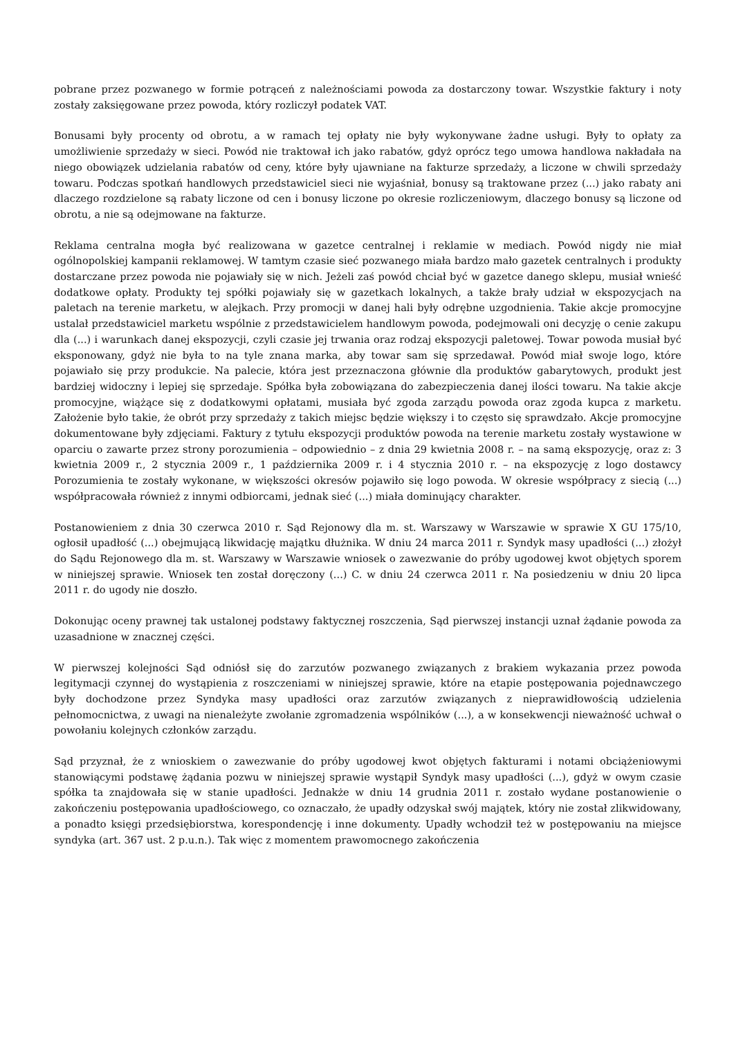pobrane przez pozwanego w formie potrąceń z należnościami powoda za dostarczony towar. Wszystkie faktury i noty zostały zaksięgowane przez powoda, który rozliczył podatek VAT.
Bonusami były procenty od obrotu, a w ramach tej opłaty nie były wykonywane żadne usługi. Były to opłaty za umożliwienie sprzedaży w sieci. Powód nie traktował ich jako rabatów, gdyż oprócz tego umowa handlowa nakładała na niego obowiązek udzielania rabatów od ceny, które były ujawniane na fakturze sprzedaży, a liczone w chwili sprzedaży towaru. Podczas spotkań handlowych przedstawiciel sieci nie wyjaśniał, bonusy są traktowane przez (...) jako rabaty ani dlaczego rozdzielone są rabaty liczone od cen i bonusy liczone po okresie rozliczeniowym, dlaczego bonusy są liczone od obrotu, a nie są odejmowane na fakturze.
Reklama centralna mogła być realizowana w gazetce centralnej i reklamie w mediach. Powód nigdy nie miał ogólnopolskiej kampanii reklamowej. W tamtym czasie sieć pozwanego miała bardzo mało gazetek centralnych i produkty dostarczane przez powoda nie pojawiały się w nich. Jeżeli zaś powód chciał być w gazetce danego sklepu, musiał wnieść dodatkowe opłaty. Produkty tej spółki pojawiały się w gazetkach lokalnych, a także brały udział w ekspozycjach na paletach na terenie marketu, w alejkach. Przy promocji w danej hali były odrębne uzgodnienia. Takie akcje promocyjne ustalał przedstawiciel marketu wspólnie z przedstawicielem handlowym powoda, podejmowali oni decyzję o cenie zakupu dla (...) i warunkach danej ekspozycji, czyli czasie jej trwania oraz rodzaj ekspozycji paletowej. Towar powoda musiał być eksponowany, gdyż nie była to na tyle znana marka, aby towar sam się sprzedawał. Powód miał swoje logo, które pojawiało się przy produkcie. Na palecie, która jest przeznaczona głównie dla produktów gabarytowych, produkt jest bardziej widoczny i lepiej się sprzedaje. Spółka była zobowiązana do zabezpieczenia danej ilości towaru. Na takie akcje promocyjne, wiążące się z dodatkowymi opłatami, musiała być zgoda zarządu powoda oraz zgoda kupca z marketu. Założenie było takie, że obrót przy sprzedaży z takich miejsc będzie większy i to często się sprawdzało. Akcje promocyjne dokumentowane były zdjęciami. Faktury z tytułu ekspozycji produktów powoda na terenie marketu zostały wystawione w oparciu o zawarte przez strony porozumienia – odpowiednio – z dnia 29 kwietnia 2008 r. – na samą ekspozycję, oraz z: 3 kwietnia 2009 r., 2 stycznia 2009 r., 1 października 2009 r. i 4 stycznia 2010 r. – na ekspozycję z logo dostawcy Porozumienia te zostały wykonane, w większości okresów pojawiło się logo powoda. W okresie współpracy z siecią (...) współpracowała również z innymi odbiorcami, jednak sieć (...) miała dominujący charakter.
Postanowieniem z dnia 30 czerwca 2010 r. Sąd Rejonowy dla m. st. Warszawy w Warszawie w sprawie X GU 175/10, ogłosił upadłość (...) obejmującą likwidację majątku dłużnika. W dniu 24 marca 2011 r. Syndyk masy upadłości (...) złożył do Sądu Rejonowego dla m. st. Warszawy w Warszawie wniosek o zawezwanie do próby ugodowej kwot objętych sporem w niniejszej sprawie. Wniosek ten został doręczony (...) C. w dniu 24 czerwca 2011 r. Na posiedzeniu w dniu 20 lipca 2011 r. do ugody nie doszło.
Dokonując oceny prawnej tak ustalonej podstawy faktycznej roszczenia, Sąd pierwszej instancji uznał żądanie powoda za uzasadnione w znacznej części.
W pierwszej kolejności Sąd odniósł się do zarzutów pozwanego związanych z brakiem wykazania przez powoda legitymacji czynnej do wystąpienia z roszczeniami w niniejszej sprawie, które na etapie postępowania pojednawczego były dochodzone przez Syndyka masy upadłości oraz zarzutów związanych z nieprawidłowością udzielenia pełnomocnictwa, z uwagi na nienależyte zwołanie zgromadzenia wspólników (...), a w konsekwencji nieważność uchwał o powołaniu kolejnych członków zarządu.
Sąd przyznał, że z wnioskiem o zawezwanie do próby ugodowej kwot objętych fakturami i notami obciążeniowymi stanowiącymi podstawę żądania pozwu w niniejszej sprawie wystąpił Syndyk masy upadłości (...), gdyż w owym czasie spółka ta znajdowała się w stanie upadłości. Jednakże w dniu 14 grudnia 2011 r. zostało wydane postanowienie o zakończeniu postępowania upadłościowego, co oznaczało, że upadły odzyskał swój majątek, który nie został zlikwidowany, a ponadto księgi przedsiębiorstwa, korespondencję i inne dokumenty. Upadły wchodził też w postępowaniu na miejsce syndyka (art. 367 ust. 2 p.u.n.). Tak więc z momentem prawomocnego zakończenia